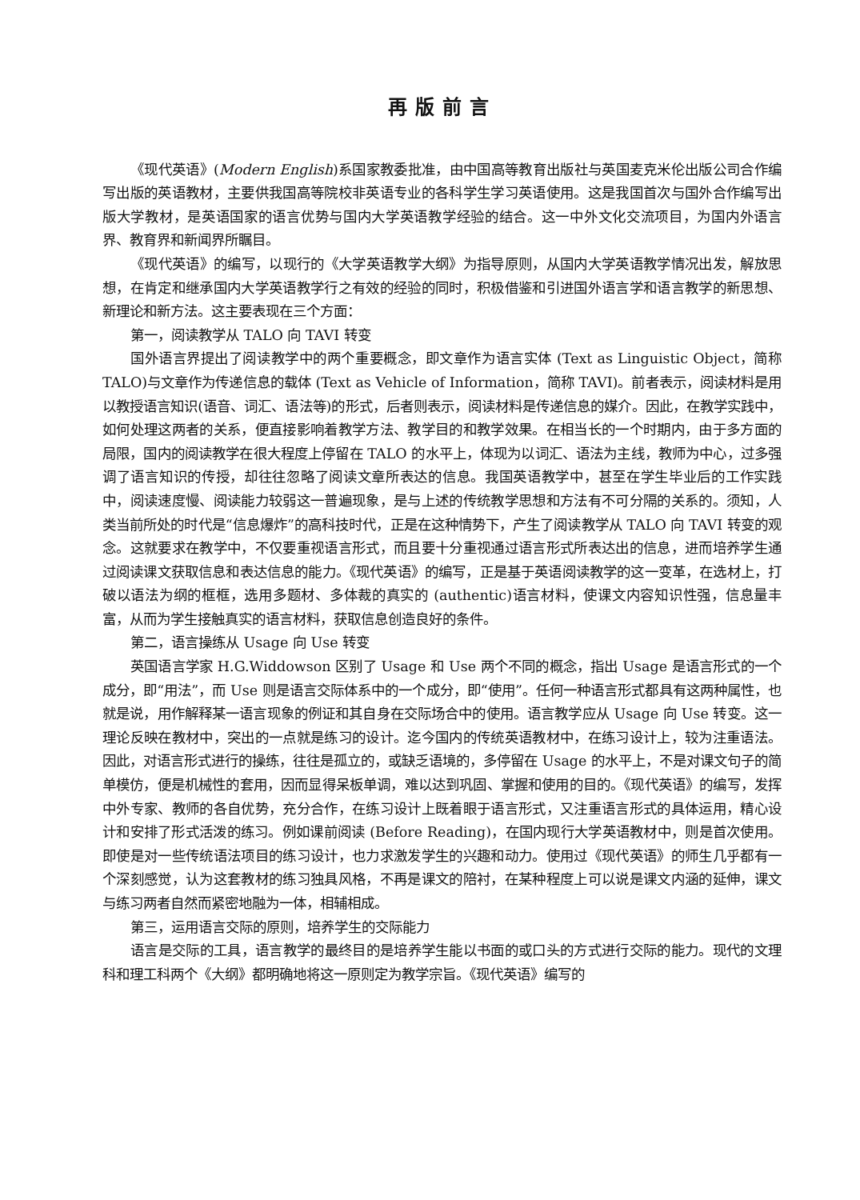再版前言
《现代英语》(Modern English)系国家教委批准，由中国高等教育出版社与英国麦克米伦出版公司合作编写出版的英语教材，主要供我国高等院校非英语专业的各科学生学习英语使用。这是我国首次与国外合作编写出版大学教材，是英语国家的语言优势与国内大学英语教学经验的结合。这一中外文化交流项目，为国内外语言界、教育界和新闻界所瞩目。
《现代英语》的编写，以现行的《大学英语教学大纲》为指导原则，从国内大学英语教学情况出发，解放思想，在肯定和继承国内大学英语教学行之有效的经验的同时，积极借鉴和引进国外语言学和语言教学的新思想、新理论和新方法。这主要表现在三个方面：
第一，阅读教学从 TALO 向 TAVI 转变
国外语言界提出了阅读教学中的两个重要概念，即文章作为语言实体 (Text as Linguistic Object，简称 TALO)与文章作为传递信息的载体 (Text as Vehicle of Information，简称 TAVI)。前者表示，阅读材料是用以教授语言知识(语音、词汇、语法等)的形式，后者则表示，阅读材料是传递信息的媒介。因此，在教学实践中，如何处理这两者的关系，便直接影响着教学方法、教学目的和教学效果。在相当长的一个时期内，由于多方面的局限，国内的阅读教学在很大程度上停留在 TALO 的水平上，体现为以词汇、语法为主线，教师为中心，过多强调了语言知识的传授，却往往忽略了阅读文章所表达的信息。我国英语教学中，甚至在学生毕业后的工作实践中，阅读速度慢、阅读能力较弱这一普遍现象，是与上述的传统教学思想和方法有不可分隔的关系的。须知，人类当前所处的时代是“信息爆炸”的高科技时代，正是在这种情势下，产生了阅读教学从 TALO 向 TAVI 转变的观念。这就要求在教学中，不仅要重视语言形式，而且要十分重视通过语言形式所表达出的信息，进而培养学生通过阅读课文获取信息和表达信息的能力。《现代英语》的编写，正是基于英语阅读教学的这一变革，在选材上，打破以语法为纲的框框，选用多题材、多体裁的真实的 (authentic)语言材料，使课文内容知识性强，信息量丰富，从而为学生接触真实的语言材料，获取信息创造良好的条件。
第二，语言操练从 Usage 向 Use 转变
英国语言学家 H.G.Widdowson 区别了 Usage 和 Use 两个不同的概念，指出 Usage 是语言形式的一个成分，即“用法”，而 Use 则是语言交际体系中的一个成分，即“使用”。任何一种语言形式都具有这两种属性，也就是说，用作解释某一语言现象的例证和其自身在交际场合中的使用。语言教学应从 Usage 向 Use 转变。这一理论反映在教材中，突出的一点就是练习的设计。迄今国内的传统英语教材中，在练习设计上，较为注重语法。因此，对语言形式进行的操练，往往是孤立的，或缺乏语境的，多停留在 Usage 的水平上，不是对课文句子的简单模仿，便是机械性的套用，因而显得呆板单调，难以达到巩固、掌握和使用的目的。《现代英语》的编写，发挥中外专家、教师的各自优势，充分合作，在练习设计上既着眼于语言形式，又注重语言形式的具体运用，精心设计和安排了形式活泼的练习。例如课前阅读 (Before Reading)，在国内现行大学英语教材中，则是首次使用。即使是对一些传统语法项目的练习设计，也力求激发学生的兴趣和动力。使用过《现代英语》的师生几乎都有一个深刻感觉，认为这套教材的练习独具风格，不再是课文的陪衬，在某种程度上可以说是课文内涵的延伸，课文与练习两者自然而紧密地融为一体，相辅相成。
第三，运用语言交际的原则，培养学生的交际能力
语言是交际的工具，语言教学的最终目的是培养学生能以书面的或口头的方式进行交际的能力。现代的文理科和理工科两个《大纲》都明确地将这一原则定为教学宗旨。《现代英语》编写的